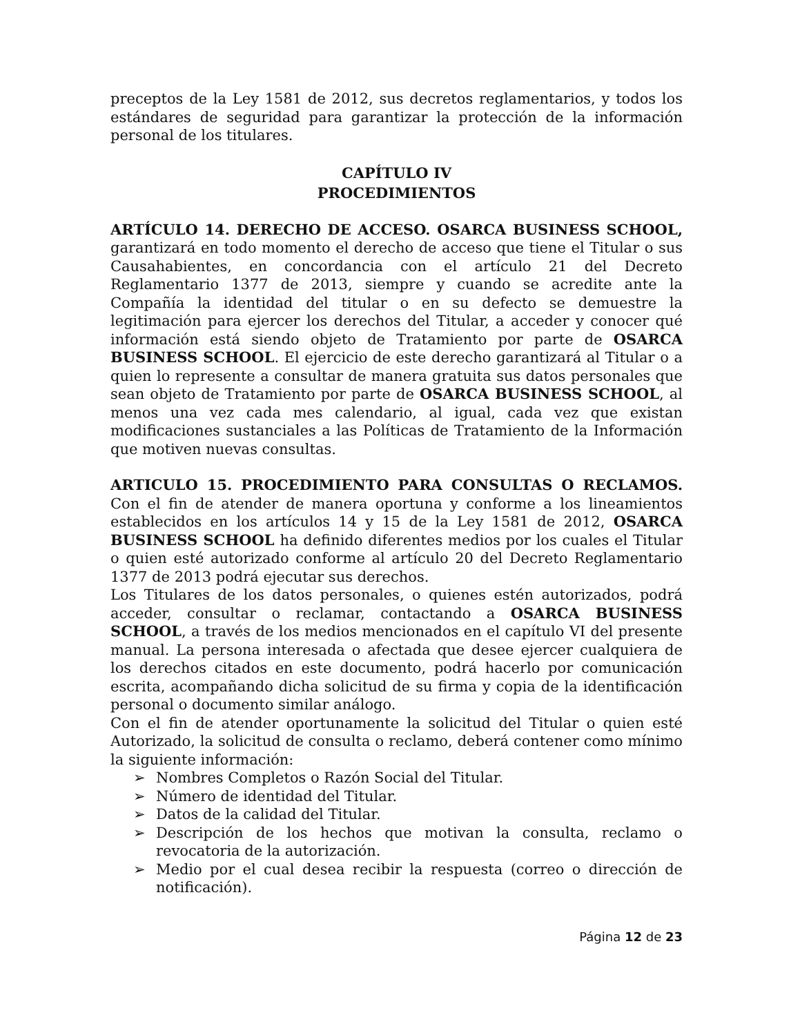preceptos de la Ley 1581 de 2012, sus decretos reglamentarios, y todos los estándares de seguridad para garantizar la protección de la información personal de los titulares.
CAPÍTULO IV
PROCEDIMIENTOS
ARTÍCULO 14. DERECHO DE ACCESO. OSARCA BUSINESS SCHOOL, garantizará en todo momento el derecho de acceso que tiene el Titular o sus Causahabientes, en concordancia con el artículo 21 del Decreto Reglamentario 1377 de 2013, siempre y cuando se acredite ante la Compañía la identidad del titular o en su defecto se demuestre la legitimación para ejercer los derechos del Titular, a acceder y conocer qué información está siendo objeto de Tratamiento por parte de OSARCA BUSINESS SCHOOL. El ejercicio de este derecho garantizará al Titular o a quien lo represente a consultar de manera gratuita sus datos personales que sean objeto de Tratamiento por parte de OSARCA BUSINESS SCHOOL, al menos una vez cada mes calendario, al igual, cada vez que existan modificaciones sustanciales a las Políticas de Tratamiento de la Información que motiven nuevas consultas.
ARTICULO 15. PROCEDIMIENTO PARA CONSULTAS O RECLAMOS. Con el fin de atender de manera oportuna y conforme a los lineamientos establecidos en los artículos 14 y 15 de la Ley 1581 de 2012, OSARCA BUSINESS SCHOOL ha definido diferentes medios por los cuales el Titular o quien esté autorizado conforme al artículo 20 del Decreto Reglamentario 1377 de 2013 podrá ejecutar sus derechos.
Los Titulares de los datos personales, o quienes estén autorizados, podrá acceder, consultar o reclamar, contactando a OSARCA BUSINESS SCHOOL, a través de los medios mencionados en el capítulo VI del presente manual. La persona interesada o afectada que desee ejercer cualquiera de los derechos citados en este documento, podrá hacerlo por comunicación escrita, acompañando dicha solicitud de su firma y copia de la identificación personal o documento similar análogo.
Con el fin de atender oportunamente la solicitud del Titular o quien esté Autorizado, la solicitud de consulta o reclamo, deberá contener como mínimo la siguiente información:
➢ Nombres Completos o Razón Social del Titular.
➢ Número de identidad del Titular.
➢ Datos de la calidad del Titular.
➢ Descripción de los hechos que motivan la consulta, reclamo o revocatoria de la autorización.
➢ Medio por el cual desea recibir la respuesta (correo o dirección de notificación).
Página 12 de 23